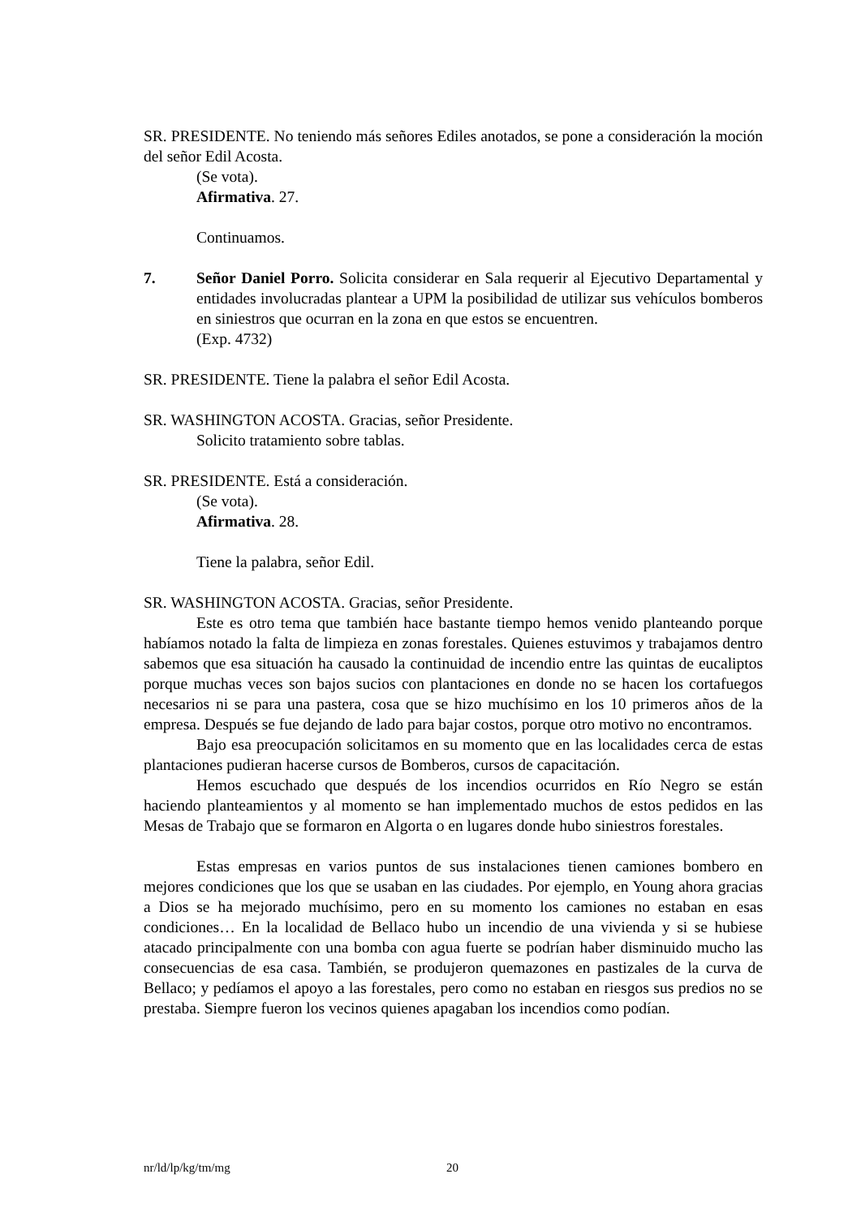SR. PRESIDENTE. No teniendo más señores Ediles anotados, se pone a consideración la moción del señor Edil Acosta.
(Se vota).
Afirmativa. 27.
Continuamos.
7. Señor Daniel Porro. Solicita considerar en Sala requerir al Ejecutivo Departamental y entidades involucradas plantear a UPM la posibilidad de utilizar sus vehículos bomberos en siniestros que ocurran en la zona en que estos se encuentren.
(Exp. 4732)
SR. PRESIDENTE. Tiene la palabra el señor Edil Acosta.
SR. WASHINGTON ACOSTA. Gracias, señor Presidente.
Solicito tratamiento sobre tablas.
SR. PRESIDENTE. Está a consideración.
(Se vota).
Afirmativa. 28.
Tiene la palabra, señor Edil.
SR. WASHINGTON ACOSTA. Gracias, señor Presidente.
Este es otro tema que también hace bastante tiempo hemos venido planteando porque habíamos notado la falta de limpieza en zonas forestales. Quienes estuvimos y trabajamos dentro sabemos que esa situación ha causado la continuidad de incendio entre las quintas de eucaliptos porque muchas veces son bajos sucios con plantaciones en donde no se hacen los cortafuegos necesarios ni se para una pastera, cosa que se hizo muchísimo en los 10 primeros años de la empresa. Después se fue dejando de lado para bajar costos, porque otro motivo no encontramos.
Bajo esa preocupación solicitamos en su momento que en las localidades cerca de estas plantaciones pudieran hacerse cursos de Bomberos, cursos de capacitación.
Hemos escuchado que después de los incendios ocurridos en Río Negro se están haciendo planteamientos y al momento se han implementado muchos de estos pedidos en las Mesas de Trabajo que se formaron en Algorta o en lugares donde hubo siniestros forestales.
Estas empresas en varios puntos de sus instalaciones tienen camiones bombero en mejores condiciones que los que se usaban en las ciudades. Por ejemplo, en Young ahora gracias a Dios se ha mejorado muchísimo, pero en su momento los camiones no estaban en esas condiciones… En la localidad de Bellaco hubo un incendio de una vivienda y si se hubiese atacado principalmente con una bomba con agua fuerte se podrían haber disminuido mucho las consecuencias de esa casa. También, se produjeron quemazones en pastizales de la curva de Bellaco; y pedíamos el apoyo a las forestales, pero como no estaban en riesgos sus predios no se prestaba. Siempre fueron los vecinos quienes apagaban los incendios como podían.
nr/ld/lp/kg/tm/mg 20